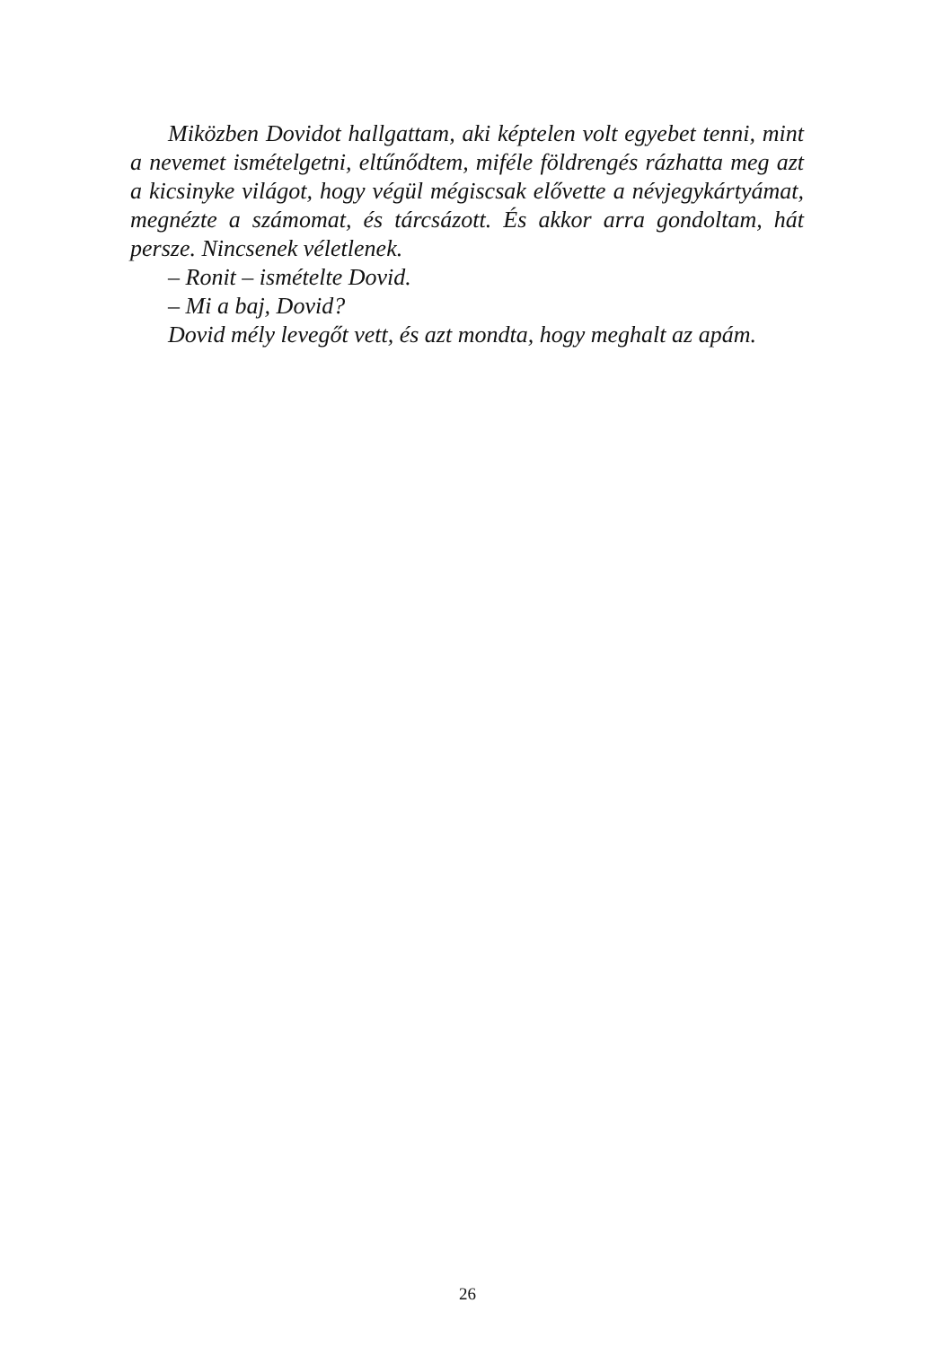Miközben Dovidot hallgattam, aki képtelen volt egyebet tenni, mint a nevemet ismételgetni, eltűnődtem, miféle földrengés rázhatta meg azt a kicsinyke világot, hogy végül mégiscsak elővette a névjegykártyámat, megnézte a számomat, és tárcsázott. És akkor arra gondoltam, hát persze. Nincsenek véletlenek.
– Ronit – ismételte Dovid.
– Mi a baj, Dovid?
Dovid mély levegőt vett, és azt mondta, hogy meghalt az apám.
26